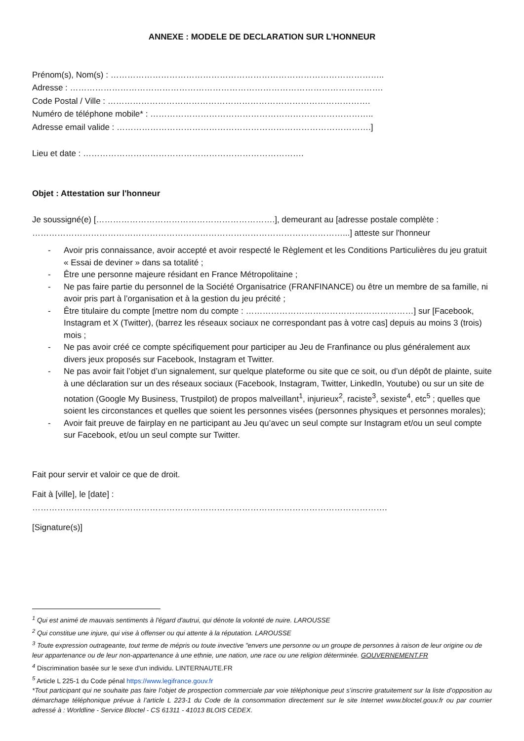ANNEXE : MODELE DE DECLARATION SUR L’HONNEUR
Prénom(s), Nom(s) : ……………………………………………………………………………………..
Adresse : ………………………………………………………………………………………………….
Code Postal / Ville : ………………………………………………………………………………….
Numéro de téléphone mobile* : ……………………………………………………………………..
Adresse email valide : ……………………………………………………………………………….]
Lieu et date : …………………………………………………………………….
Objet : Attestation sur l'honneur
Je soussigné(e) [……………………………………………………….], demeurant au [adresse postale complète : …………………………………………………………………………………………………...] atteste sur l'honneur
- Avoir pris connaissance, avoir accepté et avoir respecté le Règlement et les Conditions Particulières du jeu gratuit « Essai de deviner » dans sa totalité ;
- Être une personne majeure résidant en France Métropolitaine ;
- Ne pas faire partie du personnel de la Société Organisatrice (FRANFINANCE) ou être un membre de sa famille, ni avoir pris part à l’organisation et à la gestion du jeu précité ;
- Être titulaire du compte [mettre nom du compte : ……………………………………………………] sur [Facebook, Instagram et X (Twitter), (barrez les réseaux sociaux ne correspondant pas à votre cas] depuis au moins 3 (trois) mois ;
- Ne pas avoir créé ce compte spécifiquement pour participer au Jeu de Franfinance ou plus généralement aux divers jeux proposés sur Facebook, Instagram et Twitter.
- Ne pas avoir fait l’objet d’un signalement, sur quelque plateforme ou site que ce soit, ou d’un dépôt de plainte, suite à une déclaration sur un des réseaux sociaux (Facebook, Instagram, Twitter, LinkedIn, Youtube) ou sur un site de notation (Google My Business, Trustpilot) de propos malveillant<sup>1</sup>, injurieux<sup>2</sup>, raciste<sup>3</sup>, sexiste<sup>4</sup>, etc<sup>5</sup> ; quelles que soient les circonstances et quelles que soient les personnes visées (personnes physiques et personnes morales);
- Avoir fait preuve de fairplay en ne participant au Jeu qu’avec un seul compte sur Instagram et/ou un seul compte sur Facebook, et/ou un seul compte sur Twitter.
Fait pour servir et valoir ce que de droit.
Fait à [ville], le [date] :
……………………………………………………………………………………………………………….
[Signature(s)]
<sup>1</sup> Qui est animé de mauvais sentiments à l'égard d'autrui, qui dénote la volonté de nuire. LAROUSSE
<sup>2</sup> Qui constitue une injure, qui vise à offenser ou qui attente à la réputation. LAROUSSE
<sup>3</sup> Toute expression outrageante, tout terme de mépris ou toute invective "envers une personne ou un groupe de personnes à raison de leur origine ou de leur appartenance ou de leur non-appartenance à une ethnie, une nation, une race ou une religion déterminée. GOUVERNEMENT.FR
<sup>4</sup> Discrimination basée sur le sexe d'un individu. LINTERNAUTE.FR
<sup>5</sup> Article L 225-1 du Code pénal https://www.legifrance.gouv.fr
*Tout participant qui ne souhaite pas faire l’objet de prospection commerciale par voie téléphonique peut s’inscrire gratuitement sur la liste d’opposition au démarchage téléphonique prévue à l’article L 223-1 du Code de la consommation directement sur le site Internet www.bloctel.gouv.fr ou par courrier adressé à : Worldline - Service Bloctel - CS 61311 - 41013 BLOIS CEDEX.